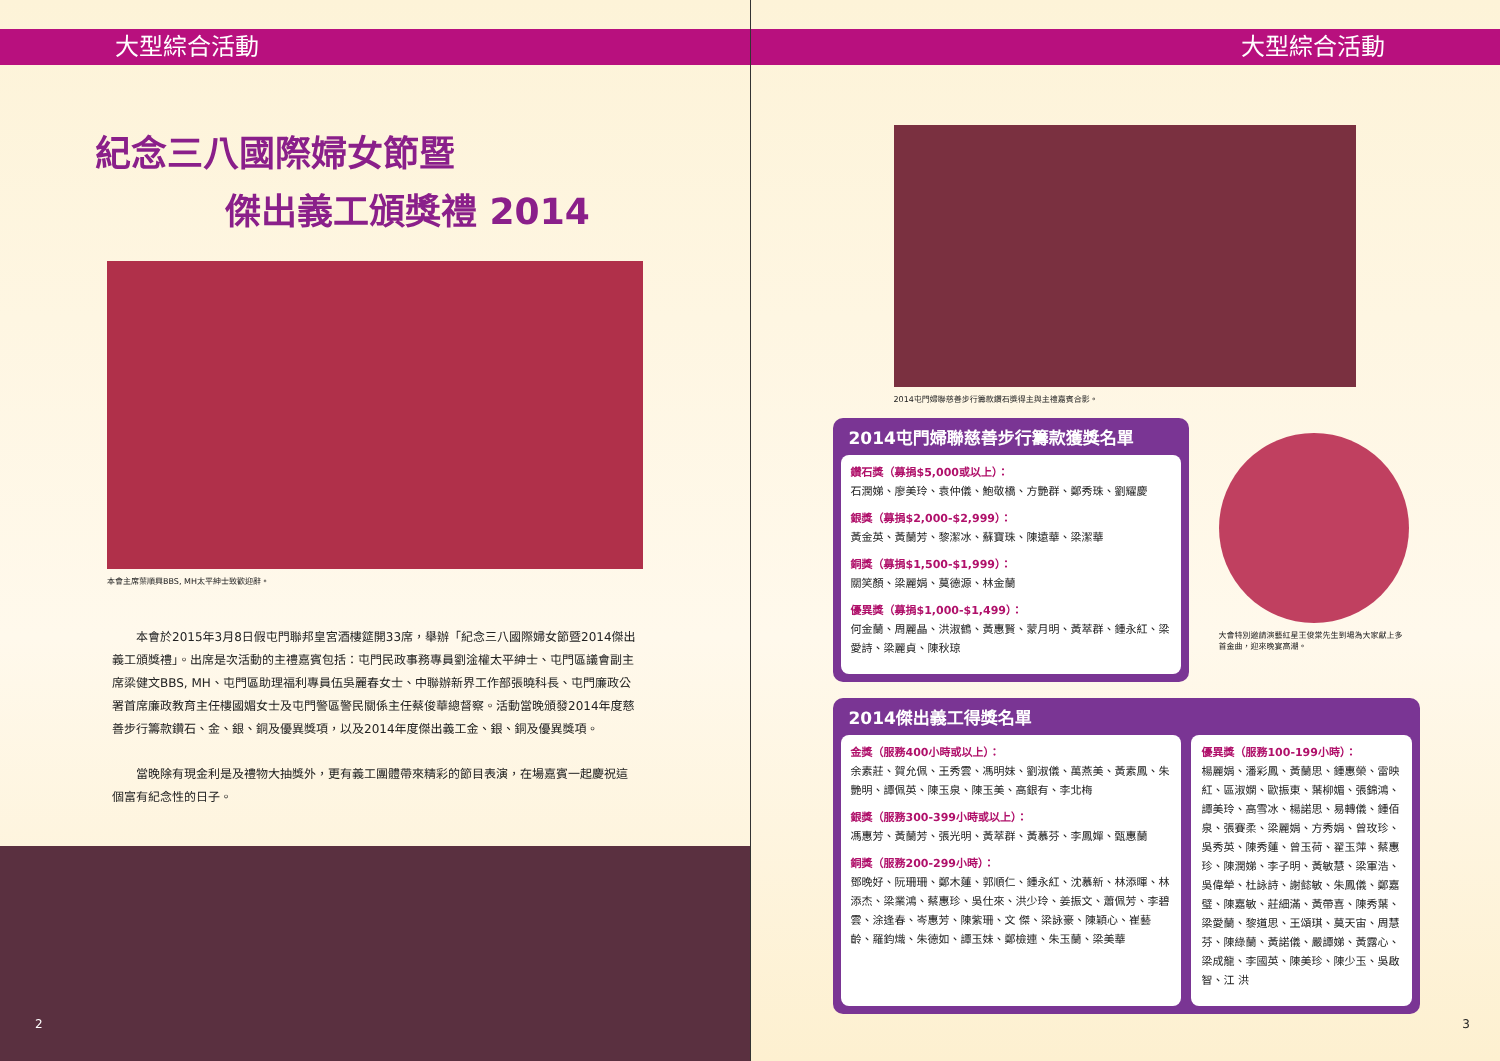大型綜合活動
紀念三八國際婦女節暨
傑出義工頒獎禮 2014
本會主席葉順興BBS, MH太平紳士致歡迎辭。
本會於2015年3月8日假屯門聯邦皇宮酒樓筵開33席，舉辦「紀念三八國際婦女節暨2014傑出義工頒獎禮」。出席是次活動的主禮嘉賓包括：屯門民政事務專員劉淦權太平紳士、屯門區議會副主席梁健文BBS, MH、屯門區助理福利專員伍吳麗春女士、中聯辦新界工作部張曉科長、屯門廉政公署首席廉政教育主任樓國媚女士及屯門警區警民關係主任蔡俊華總督察。活動當晚頒發2014年度慈善步行籌款鑽石、金、銀、銅及優異獎項，以及2014年度傑出義工金、銀、銅及優異獎項。
當晚除有現金利是及禮物大抽獎外，更有義工團體帶來精彩的節目表演，在場嘉賓一起慶祝這個富有紀念性的日子。
2
大型綜合活動
2014屯門婦聯慈善步行籌款鑽石獎得主與主禮嘉賓合影。
2014屯門婦聯慈善步行籌款獲獎名單
鑽石獎（募捐$5,000或以上）：
石潤娣、廖美玲、袁仲儀、鮑敬橋、方艷群、鄭秀珠、劉耀慶
銀獎（募捐$2,000-$2,999）：
黃金英、黃蘭芳、黎潔冰、蘇寶珠、陳遠華、梁潔華
銅獎（募捐$1,500-$1,999）：
關笑顏、梁麗娟、莫德源、林金蘭
優異獎（募捐$1,000-$1,499）：
何金蘭、周麗晶、洪淑鶴、黃惠賢、蒙月明、黃萃群、鍾永紅、梁愛詩、梁麗貞、陳秋琼
大會特別邀請演藝紅星王俊棠先生到場為大家獻上多首金曲，迎來晚宴高潮。
2014傑出義工得獎名單
金獎（服務400小時或以上）：
余素莊、賀允佩、王秀雲、馮明妹、劉淑儀、萬燕美、黃素鳳、朱艷明、譚佩英、陳玉泉、陳玉美、高銀有、李北梅
銀獎（服務300-399小時或以上）：
馮惠芳、黃蘭芳、張光明、黃萃群、黃慕芬、李鳳嬋、甄惠蘭
銅獎（服務200-299小時）：
鄧晚好、阮珊珊、鄭木蓮、郭順仁、鍾永紅、沈慕新、林添暉、林添杰、梁業鴻、蔡惠珍、吳仕來、洪少玲、姜振文、蕭佩芳、李碧雲、涂逢春、岑惠芳、陳紫珊、文 傑、梁詠豪、陳穎心、崔藝齡、羅鈞熾、朱德如、譚玉妹、鄭檢連、朱玉蘭、梁美華
優異獎（服務100-199小時）：
楊麗娟、潘彩鳳、黃蘭思、鍾惠榮、雷映紅、區淑嫻、歐振東、葉柳媚、張錦鴻、譚美玲、高雪冰、楊諾思、易轉儀、鍾佰泉、張賽柔、梁麗娟、方秀娟、曾玫珍、吳秀英、陳秀蓮、曾玉荷、翟玉萍、蔡惠珍、陳潤娣、李子明、黃敏慧、梁軍浩、吳偉犖、杜詠詩、謝懿敏、朱鳳儀、鄭嘉璧、陳嘉敏、莊細滿、黃帶喜、陳秀葉、梁愛蘭、黎道思、王頌琪、莫天宙、周慧芬、陳綠蘭、黃諾儀、嚴譚娣、黃露心、梁成龍、李國英、陳美珍、陳少玉、吳啟智、江 洪
3